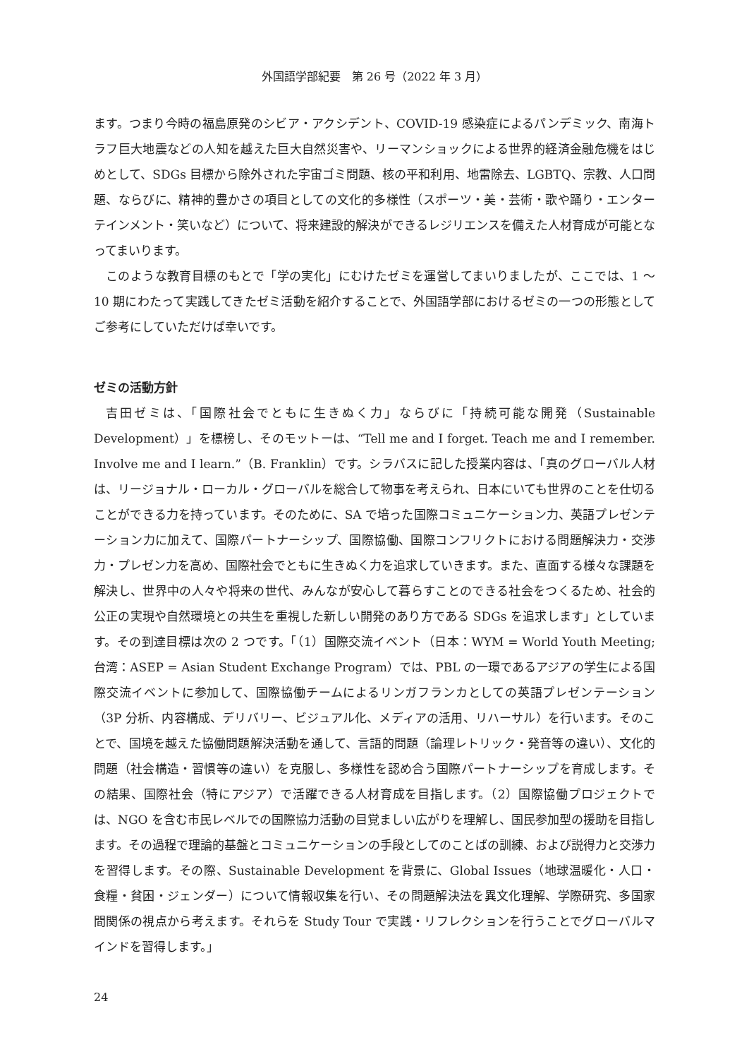外国語学部紀要　第 26 号（2022 年 3 月）
ます。つまり今時の福島原発のシビア・アクシデント、COVID-19 感染症によるパンデミック、南海トラフ巨大地震などの人知を越えた巨大自然災害や、リーマンショックによる世界的経済金融危機をはじめとして、SDGs 目標から除外された宇宙ゴミ問題、核の平和利用、地雷除去、LGBTQ、宗教、人口問題、ならびに、精神的豊かさの項目としての文化的多様性（スポーツ・美・芸術・歌や踊り・エンターテインメント・笑いなど）について、将来建設的解決ができるレジリエンスを備えた人材育成が可能となってまいります。
このような教育目標のもとで「学の実化」にむけたゼミを運営してまいりましたが、ここでは、1 ～ 10 期にわたって実践してきたゼミ活動を紹介することで、外国語学部におけるゼミの一つの形態としてご参考にしていただけば幸いです。
ゼミの活動方針
吉田ゼミは、「国際社会でともに生きぬく力」ならびに「持続可能な開発（Sustainable Development）」を標榜し、そのモットーは、“Tell me and I forget. Teach me and I remember. Involve me and I learn.”（B. Franklin）です。シラバスに記した授業内容は、「真のグローバル人材は、リージョナル・ローカル・グローバルを総合して物事を考えられ、日本にいても世界のことを仕切ることができる力を持っています。そのために、SA で培った国際コミュニケーション力、英語プレゼンテーション力に加えて、国際パートナーシップ、国際協働、国際コンフリクトにおける問題解決力・交渉力・プレゼン力を高め、国際社会でともに生きぬく力を追求していきます。また、直面する様々な課題を解決し、世界中の人々や将来の世代、みんなが安心して暮らすことのできる社会をつくるため、社会的公正の実現や自然環境との共生を重視した新しい開発のあり方である SDGs を追求します」としています。その到達目標は次の 2 つです。「（1）国際交流イベント（日本：WYM = World Youth Meeting;　台湾：ASEP = Asian Student Exchange Program）では、PBL の一環であるアジアの学生による国際交流イベントに参加して、国際協働チームによるリンガフランカとしての英語プレゼンテーション（3P 分析、内容構成、デリバリー、ビジュアル化、メディアの活用、リハーサル）を行います。そのことで、国境を越えた協働問題解決活動を通して、言語的問題（論理レトリック・発音等の違い）、文化的問題（社会構造・習慣等の違い）を克服し、多様性を認め合う国際パートナーシップを育成します。その結果、国際社会（特にアジア）で活躍できる人材育成を目指します。（2）国際協働プロジェクトでは、NGO を含む市民レベルでの国際協力活動の目覚ましい広がりを理解し、国民参加型の援助を目指します。その過程で理論的基盤とコミュニケーションの手段としてのことばの訓練、および説得力と交渉力を習得します。その際、Sustainable Development を背景に、Global Issues（地球温暖化・人口・食糧・貧困・ジェンダー）について情報収集を行い、その問題解決法を異文化理解、学際研究、多国家間関係の視点から考えます。それらを Study Tour で実践・リフレクションを行うことでグローバルマインドを習得します。」
24